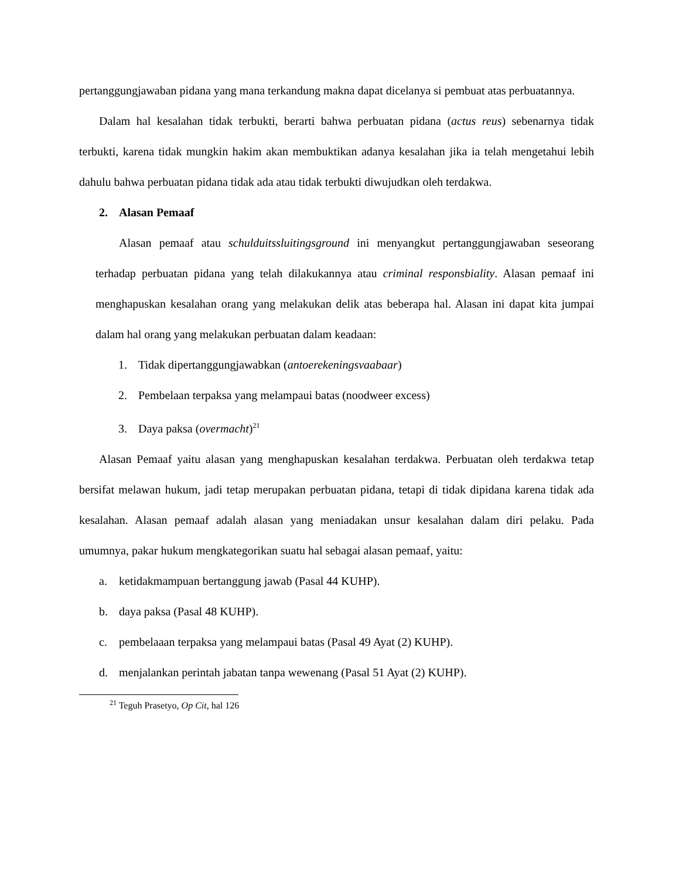pertanggungjawaban pidana yang mana terkandung makna dapat dicelanya si pembuat atas perbuatannya.
Dalam hal kesalahan tidak terbukti, berarti bahwa perbuatan pidana (actus reus) sebenarnya tidak terbukti, karena tidak mungkin hakim akan membuktikan adanya kesalahan jika ia telah mengetahui lebih dahulu bahwa perbuatan pidana tidak ada atau tidak terbukti diwujudkan oleh terdakwa.
2. Alasan Pemaaf
Alasan pemaaf atau schulduitssluitingsground ini menyangkut pertanggungjawaban seseorang terhadap perbuatan pidana yang telah dilakukannya atau criminal responsbiality. Alasan pemaaf ini menghapuskan kesalahan orang yang melakukan delik atas beberapa hal. Alasan ini dapat kita jumpai dalam hal orang yang melakukan perbuatan dalam keadaan:
1. Tidak dipertanggungjawabkan (antoerekeningsvaabaar)
2. Pembelaan terpaksa yang melampaui batas (noodweer excess)
3. Daya paksa (overmacht)<sup>21</sup>
Alasan Pemaaf yaitu alasan yang menghapuskan kesalahan terdakwa. Perbuatan oleh terdakwa tetap bersifat melawan hukum, jadi tetap merupakan perbuatan pidana, tetapi di tidak dipidana karena tidak ada kesalahan. Alasan pemaaf adalah alasan yang meniadakan unsur kesalahan dalam diri pelaku. Pada umumnya, pakar hukum mengkategorikan suatu hal sebagai alasan pemaaf, yaitu:
a. ketidakmampuan bertanggung jawab (Pasal 44 KUHP).
b. daya paksa (Pasal 48 KUHP).
c. pembelaaan terpaksa yang melampaui batas (Pasal 49 Ayat (2) KUHP).
d. menjalankan perintah jabatan tanpa wewenang (Pasal 51 Ayat (2) KUHP).
<sup>21</sup> Teguh Prasetyo, Op Cit, hal 126